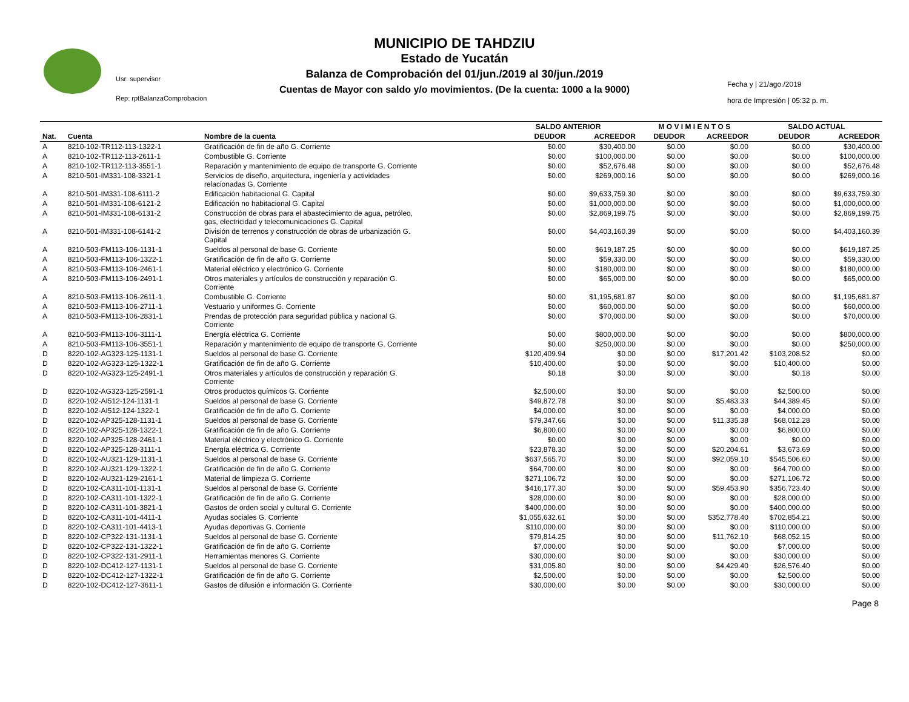MUNICIPIO DE TAHDZIU
Estado de Yucatán
Balanza de Comprobación del 01/jun./2019 al 30/jun./2019
Cuentas de Mayor con saldo y/o movimientos. (De la cuenta: 1000 a la 9000)
Usr: supervisor
Rep: rptBalanzaComprobacion
Fecha y | 21/ago./2019
hora de Impresión | 05:32 p. m.
| | | | SALDO ANTERIOR | | M O V I M I E N T O S | | SALDO ACTUAL | |
| --- | --- | --- | --- | --- | --- | --- | --- | --- |
| Nat. | Cuenta | Nombre de la cuenta | DEUDOR | ACREEDOR | DEUDOR | ACREEDOR | DEUDOR | ACREEDOR |
| A | 8210-102-TR112-113-1322-1 | Gratificación de fin de año G. Corriente | $0.00 | $30,400.00 | $0.00 | $0.00 | $0.00 | $30,400.00 |
| A | 8210-102-TR112-113-2611-1 | Combustible G. Corriente | $0.00 | $100,000.00 | $0.00 | $0.00 | $0.00 | $100,000.00 |
| A | 8210-102-TR112-113-3551-1 | Reparación y mantenimiento de equipo de transporte G. Corriente | $0.00 | $52,676.48 | $0.00 | $0.00 | $0.00 | $52,676.48 |
| A | 8210-501-IM331-108-3321-1 | Servicios de diseño, arquitectura, ingeniería y actividades relacionadas G. Corriente | $0.00 | $269,000.16 | $0.00 | $0.00 | $0.00 | $269,000.16 |
| A | 8210-501-IM331-108-6111-2 | Edificación habitacional G. Capital | $0.00 | $9,633,759.30 | $0.00 | $0.00 | $0.00 | $9,633,759.30 |
| A | 8210-501-IM331-108-6121-2 | Edificación no habitacional G. Capital | $0.00 | $1,000,000.00 | $0.00 | $0.00 | $0.00 | $1,000,000.00 |
| A | 8210-501-IM331-108-6131-2 | Construcción de obras para el abastecimiento de agua, petróleo, gas, electricidad y telecomunicaciones G. Capital | $0.00 | $2,869,199.75 | $0.00 | $0.00 | $0.00 | $2,869,199.75 |
| A | 8210-501-IM331-108-6141-2 | División de terrenos y construcción de obras de urbanización G. Capital | $0.00 | $4,403,160.39 | $0.00 | $0.00 | $0.00 | $4,403,160.39 |
| A | 8210-503-FM113-106-1131-1 | Sueldos al personal de base G. Corriente | $0.00 | $619,187.25 | $0.00 | $0.00 | $0.00 | $619,187.25 |
| A | 8210-503-FM113-106-1322-1 | Gratificación de fin de año G. Corriente | $0.00 | $59,330.00 | $0.00 | $0.00 | $0.00 | $59,330.00 |
| A | 8210-503-FM113-106-2461-1 | Material eléctrico y electrónico G. Corriente | $0.00 | $180,000.00 | $0.00 | $0.00 | $0.00 | $180,000.00 |
| A | 8210-503-FM113-106-2491-1 | Otros materiales y artículos de construcción y reparación G. Corriente | $0.00 | $65,000.00 | $0.00 | $0.00 | $0.00 | $65,000.00 |
| A | 8210-503-FM113-106-2611-1 | Combustible G. Corriente | $0.00 | $1,195,681.87 | $0.00 | $0.00 | $0.00 | $1,195,681.87 |
| A | 8210-503-FM113-106-2711-1 | Vestuario y uniformes G. Corriente | $0.00 | $60,000.00 | $0.00 | $0.00 | $0.00 | $60,000.00 |
| A | 8210-503-FM113-106-2831-1 | Prendas de protección para seguridad pública y nacional G. Corriente | $0.00 | $70,000.00 | $0.00 | $0.00 | $0.00 | $70,000.00 |
| A | 8210-503-FM113-106-3111-1 | Energía eléctrica G. Corriente | $0.00 | $800,000.00 | $0.00 | $0.00 | $0.00 | $800,000.00 |
| A | 8210-503-FM113-106-3551-1 | Reparación y mantenimiento de equipo de transporte G. Corriente | $0.00 | $250,000.00 | $0.00 | $0.00 | $0.00 | $250,000.00 |
| D | 8220-102-AG323-125-1131-1 | Sueldos al personal de base G. Corriente | $120,409.94 | $0.00 | $0.00 | $17,201.42 | $103,208.52 | $0.00 |
| D | 8220-102-AG323-125-1322-1 | Gratificación de fin de año G. Corriente | $10,400.00 | $0.00 | $0.00 | $0.00 | $10,400.00 | $0.00 |
| D | 8220-102-AG323-125-2491-1 | Otros materiales y artículos de construcción y reparación G. Corriente | $0.18 | $0.00 | $0.00 | $0.00 | $0.18 | $0.00 |
| D | 8220-102-AG323-125-2591-1 | Otros productos químicos G. Corriente | $2,500.00 | $0.00 | $0.00 | $0.00 | $2,500.00 | $0.00 |
| D | 8220-102-AI512-124-1131-1 | Sueldos al personal de base G. Corriente | $49,872.78 | $0.00 | $0.00 | $5,483.33 | $44,389.45 | $0.00 |
| D | 8220-102-AI512-124-1322-1 | Gratificación de fin de año G. Corriente | $4,000.00 | $0.00 | $0.00 | $0.00 | $4,000.00 | $0.00 |
| D | 8220-102-AP325-128-1131-1 | Sueldos al personal de base G. Corriente | $79,347.66 | $0.00 | $0.00 | $11,335.38 | $68,012.28 | $0.00 |
| D | 8220-102-AP325-128-1322-1 | Gratificación de fin de año G. Corriente | $6,800.00 | $0.00 | $0.00 | $0.00 | $6,800.00 | $0.00 |
| D | 8220-102-AP325-128-2461-1 | Material eléctrico y electrónico G. Corriente | $0.00 | $0.00 | $0.00 | $0.00 | $0.00 | $0.00 |
| D | 8220-102-AP325-128-3111-1 | Energía eléctrica G. Corriente | $23,878.30 | $0.00 | $0.00 | $20,204.61 | $3,673.69 | $0.00 |
| D | 8220-102-AU321-129-1131-1 | Sueldos al personal de base G. Corriente | $637,565.70 | $0.00 | $0.00 | $92,059.10 | $545,506.60 | $0.00 |
| D | 8220-102-AU321-129-1322-1 | Gratificación de fin de año G. Corriente | $64,700.00 | $0.00 | $0.00 | $0.00 | $64,700.00 | $0.00 |
| D | 8220-102-AU321-129-2161-1 | Material de limpieza G. Corriente | $271,106.72 | $0.00 | $0.00 | $0.00 | $271,106.72 | $0.00 |
| D | 8220-102-CA311-101-1131-1 | Sueldos al personal de base G. Corriente | $416,177.30 | $0.00 | $0.00 | $59,453.90 | $356,723.40 | $0.00 |
| D | 8220-102-CA311-101-1322-1 | Gratificación de fin de año G. Corriente | $28,000.00 | $0.00 | $0.00 | $0.00 | $28,000.00 | $0.00 |
| D | 8220-102-CA311-101-3821-1 | Gastos de orden social y cultural G. Corriente | $400,000.00 | $0.00 | $0.00 | $0.00 | $400,000.00 | $0.00 |
| D | 8220-102-CA311-101-4411-1 | Ayudas sociales G. Corriente | $1,055,632.61 | $0.00 | $0.00 | $352,778.40 | $702,854.21 | $0.00 |
| D | 8220-102-CA311-101-4413-1 | Ayudas deportivas G. Corriente | $110,000.00 | $0.00 | $0.00 | $0.00 | $110,000.00 | $0.00 |
| D | 8220-102-CP322-131-1131-1 | Sueldos al personal de base G. Corriente | $79,814.25 | $0.00 | $0.00 | $11,762.10 | $68,052.15 | $0.00 |
| D | 8220-102-CP322-131-1322-1 | Gratificación de fin de año G. Corriente | $7,000.00 | $0.00 | $0.00 | $0.00 | $7,000.00 | $0.00 |
| D | 8220-102-CP322-131-2911-1 | Herramientas menores G. Corriente | $30,000.00 | $0.00 | $0.00 | $0.00 | $30,000.00 | $0.00 |
| D | 8220-102-DC412-127-1131-1 | Sueldos al personal de base G. Corriente | $31,005.80 | $0.00 | $0.00 | $4,429.40 | $26,576.40 | $0.00 |
| D | 8220-102-DC412-127-1322-1 | Gratificación de fin de año G. Corriente | $2,500.00 | $0.00 | $0.00 | $0.00 | $2,500.00 | $0.00 |
| D | 8220-102-DC412-127-3611-1 | Gastos de difusión e información G. Corriente | $30,000.00 | $0.00 | $0.00 | $0.00 | $30,000.00 | $0.00 |
Page 8